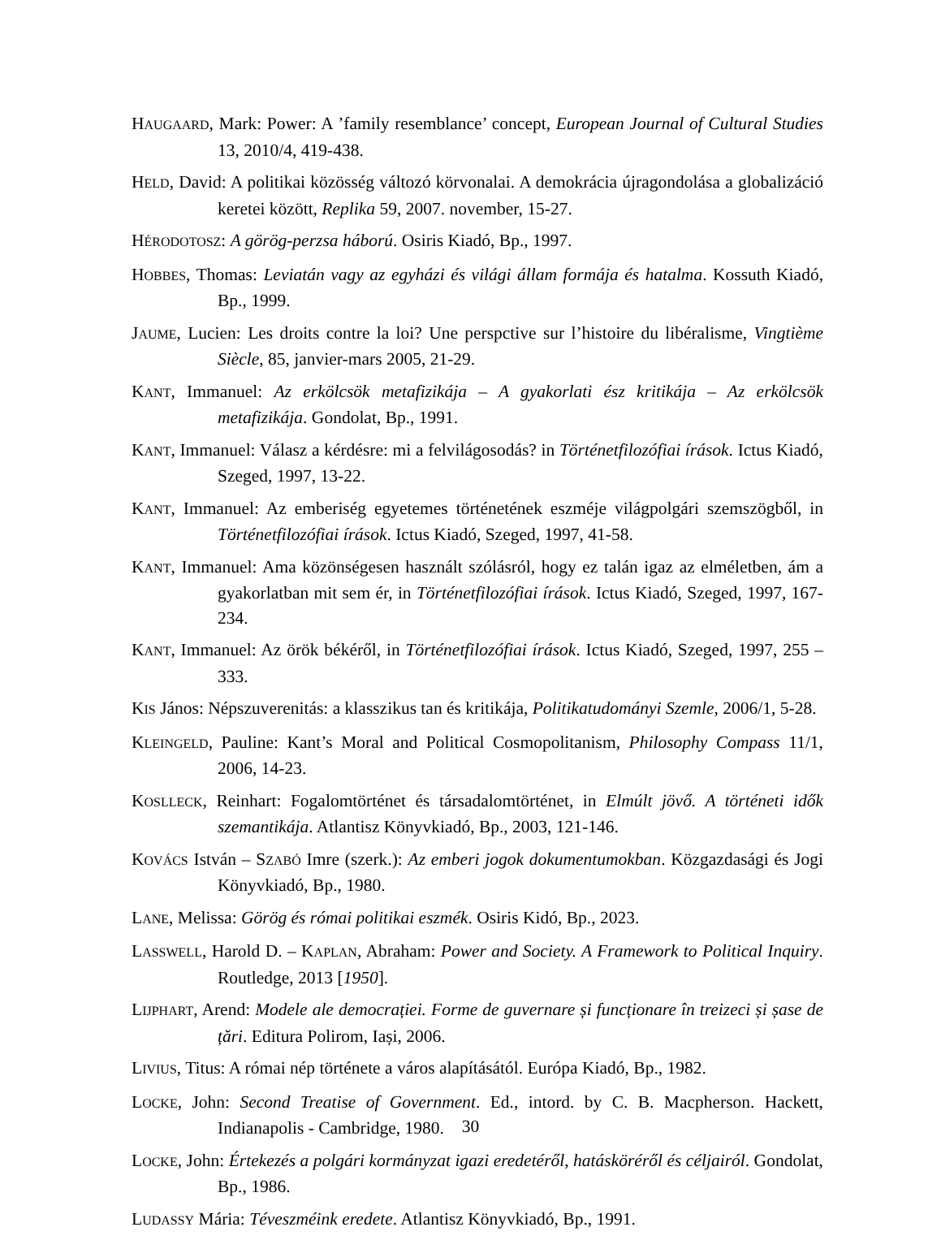HAUGAARD, Mark: Power: A ’family resemblance’ concept, European Journal of Cultural Studies 13, 2010/4, 419-438.
HELD, David: A politikai közösség változó körvonalai. A demokrácia újragondolása a globalizáció keretei között, Replika 59, 2007. november, 15-27.
HÉRODOTOSZ: A görög-perzsa háború. Osiris Kiadó, Bp., 1997.
HOBBES, Thomas: Leviatán vagy az egyházi és világi állam formája és hatalma. Kossuth Kiadó, Bp., 1999.
JAUME, Lucien: Les droits contre la loi? Une perspctive sur l’histoire du libéralisme, Vingtième Siècle, 85, janvier-mars 2005, 21-29.
KANT, Immanuel: Az erkölcsök metafizikája – A gyakorlati ész kritikája – Az erkölcsök metafizikája. Gondolat, Bp., 1991.
KANT, Immanuel: Válasz a kérdésre: mi a felvilágosodás? in Történetfilozófiai írások. Ictus Kiadó, Szeged, 1997, 13-22.
KANT, Immanuel: Az emberiség egyetemes történetének eszméje világpolgári szemszögből, in Történetfilozófiai írások. Ictus Kiadó, Szeged, 1997, 41-58.
KANT, Immanuel: Ama közönségesen használt szólásról, hogy ez talán igaz az elméletben, ám a gyakorlatban mit sem ér, in Történetfilozófiai írások. Ictus Kiadó, Szeged, 1997, 167-234.
KANT, Immanuel: Az örök békéről, in Történetfilozófiai írások. Ictus Kiadó, Szeged, 1997, 255 – 333.
KIS János: Népszuverenitás: a klasszikus tan és kritikája, Politikatudományi Szemle, 2006/1, 5-28.
KLEINGELD, Pauline: Kant’s Moral and Political Cosmopolitanism, Philosophy Compass 11/1, 2006, 14-23.
KOSLLECK, Reinhart: Fogalomtörténet és társadalomtörténet, in Elmúlt jövő. A történeti idők szemantikája. Atlantisz Könyvkiadó, Bp., 2003, 121-146.
KOVÁCS István – SZABÓ Imre (szerk.): Az emberi jogok dokumentumokban. Közgazdasági és Jogi Könyvkiadó, Bp., 1980.
LANE, Melissa: Görög és római politikai eszmék. Osiris Kidó, Bp., 2023.
LASSWELL, Harold D. – KAPLAN, Abraham: Power and Society. A Framework to Political Inquiry. Routledge, 2013 [1950].
LIJPHART, Arend: Modele ale democrației. Forme de guvernare și funcționare în treizeci și șase de țări. Editura Polirom, Iași, 2006.
LIVIUS, Titus: A római nép története a város alapításától. Európa Kiadó, Bp., 1982.
LOCKE, John: Second Treatise of Government. Ed., intord. by C. B. Macpherson. Hackett, Indianapolis - Cambridge, 1980.
LOCKE, John: Értekezés a polgári kormányzat igazi eredetéről, hatásköréről és céljairól. Gondolat, Bp., 1986.
LUDASSY Mária: Téveszméink eredete. Atlantisz Könyvkiadó, Bp., 1991.
30